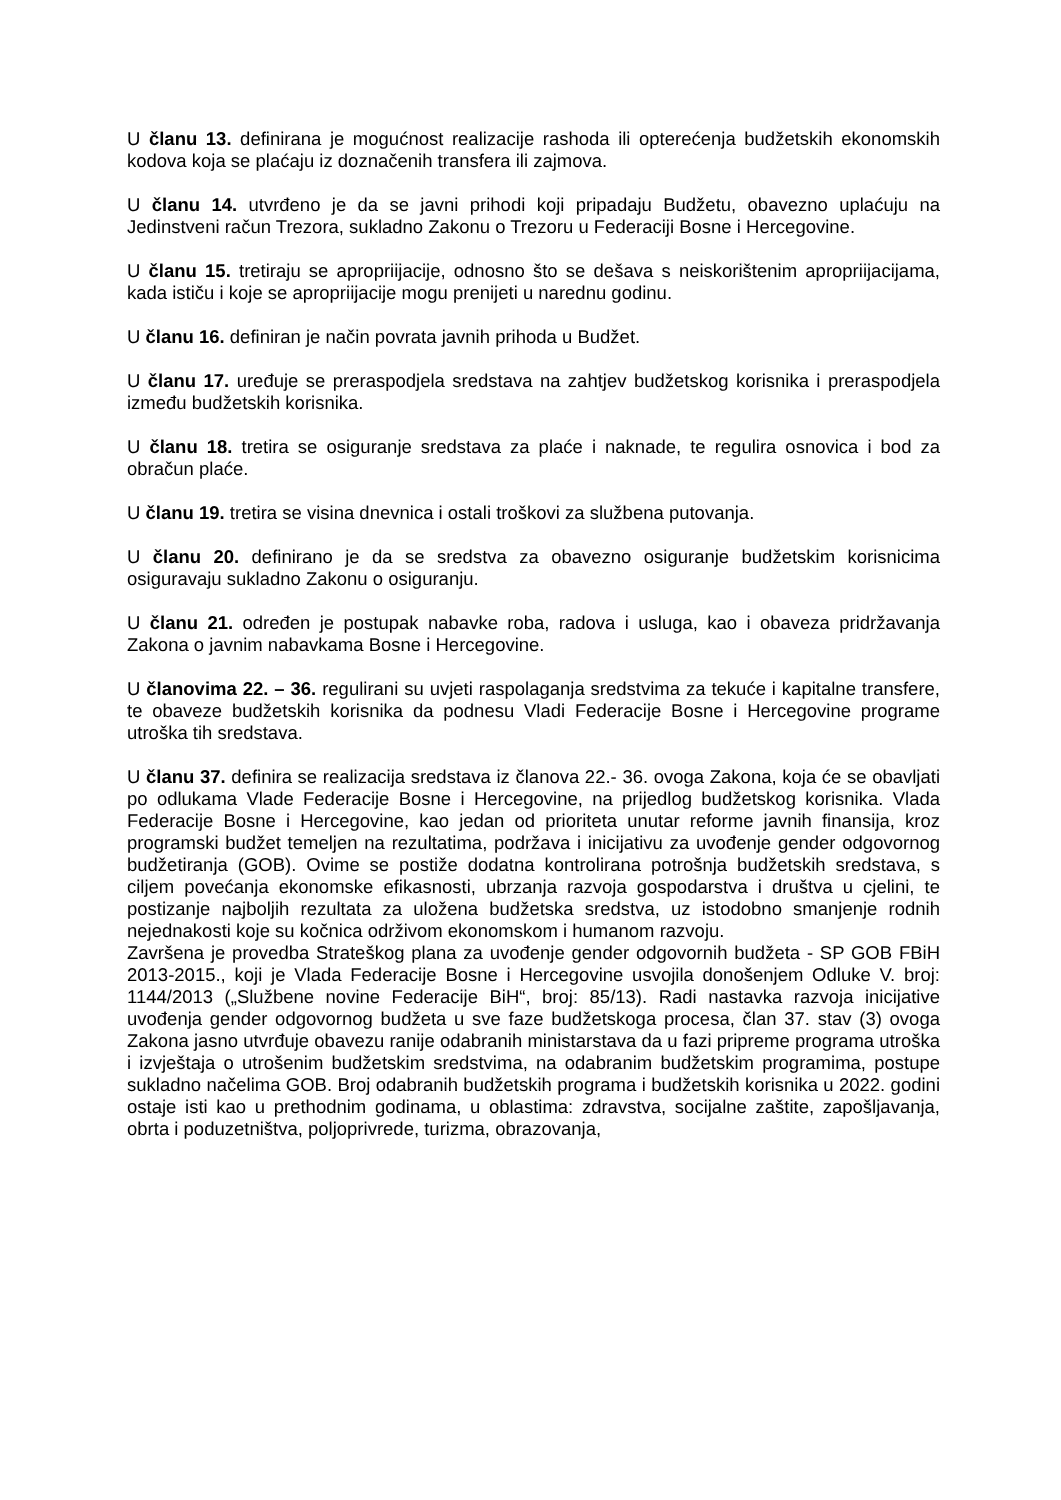U članu 13. definirana je mogućnost realizacije rashoda ili opterećenja budžetskih ekonomskih kodova koja se plaćaju iz doznačenih transfera ili zajmova.
U članu 14. utvrđeno je da se javni prihodi koji pripadaju Budžetu, obavezno uplaćuju na Jedinstveni račun Trezora, sukladno Zakonu o Trezoru u Federaciji Bosne i Hercegovine.
U članu 15. tretiraju se apropriijacije, odnosno što se dešava s neiskorištenim apropriijacijama, kada ističu i koje se apropriijacije mogu prenijeti u narednu godinu.
U članu 16. definiran je način povrata javnih prihoda u Budžet.
U članu 17. uređuje se preraspodjela sredstava na zahtjev budžetskog korisnika i preraspodjela između budžetskih korisnika.
U članu 18. tretira se osiguranje sredstava za plaće i naknade, te regulira osnovica i bod za obračun plaće.
U članu 19. tretira se visina dnevnica i ostali troškovi za službena putovanja.
U članu 20. definirano je da se sredstva za obavezno osiguranje budžetskim korisnicima osiguravaju sukladno Zakonu o osiguranju.
U članu 21. određen je postupak nabavke roba, radova i usluga, kao i obaveza pridržavanja Zakona o javnim nabavkama Bosne i Hercegovine.
U članovima 22. – 36. regulirani su uvjeti raspolaganja sredstvima za tekuće i kapitalne transfere, te obaveze budžetskih korisnika da podnesu Vladi Federacije Bosne i Hercegovine programe utroška tih sredstava.
U članu 37. definira se realizacija sredstava iz članova 22.- 36. ovoga Zakona, koja će se obavljati po odlukama Vlade Federacije Bosne i Hercegovine, na prijedlog budžetskog korisnika. Vlada Federacije Bosne i Hercegovine, kao jedan od prioriteta unutar reforme javnih finansija, kroz programski budžet temeljen na rezultatima, podržava i inicijativu za uvođenje gender odgovornog budžetiranja (GOB). Ovime se postiže dodatna kontrolirana potrošnja budžetskih sredstava, s ciljem povećanja ekonomske efikasnosti, ubrzanja razvoja gospodarstva i društva u cjelini, te postizanje najboljih rezultata za uložena budžetska sredstva, uz istodobno smanjenje rodnih nejednakosti koje su kočnica održivom ekonomskom i humanom razvoju.
Završena je provedba Strateškog plana za uvođenje gender odgovornih budžeta - SP GOB FBiH 2013-2015., koji je Vlada Federacije Bosne i Hercegovine usvojila donošenjem Odluke V. broj: 1144/2013 („Službene novine Federacije BiH“, broj: 85/13). Radi nastavka razvoja inicijative uvođenja gender odgovornog budžeta u sve faze budžetskoga procesa, član 37. stav (3) ovoga Zakona jasno utvrđuje obavezu ranije odabranih ministarstava da u fazi pripreme programa utroška i izvještaja o utrošenim budžetskim sredstvima, na odabranim budžetskim programima, postupe sukladno načelima GOB. Broj odabranih budžetskih programa i budžetskih korisnika u 2022. godini ostaje isti kao u prethodnim godinama, u oblastima: zdravstva, socijalne zaštite, zapošljavanja, obrta i poduzetništva, poljoprivrede, turizma, obrazovanja,